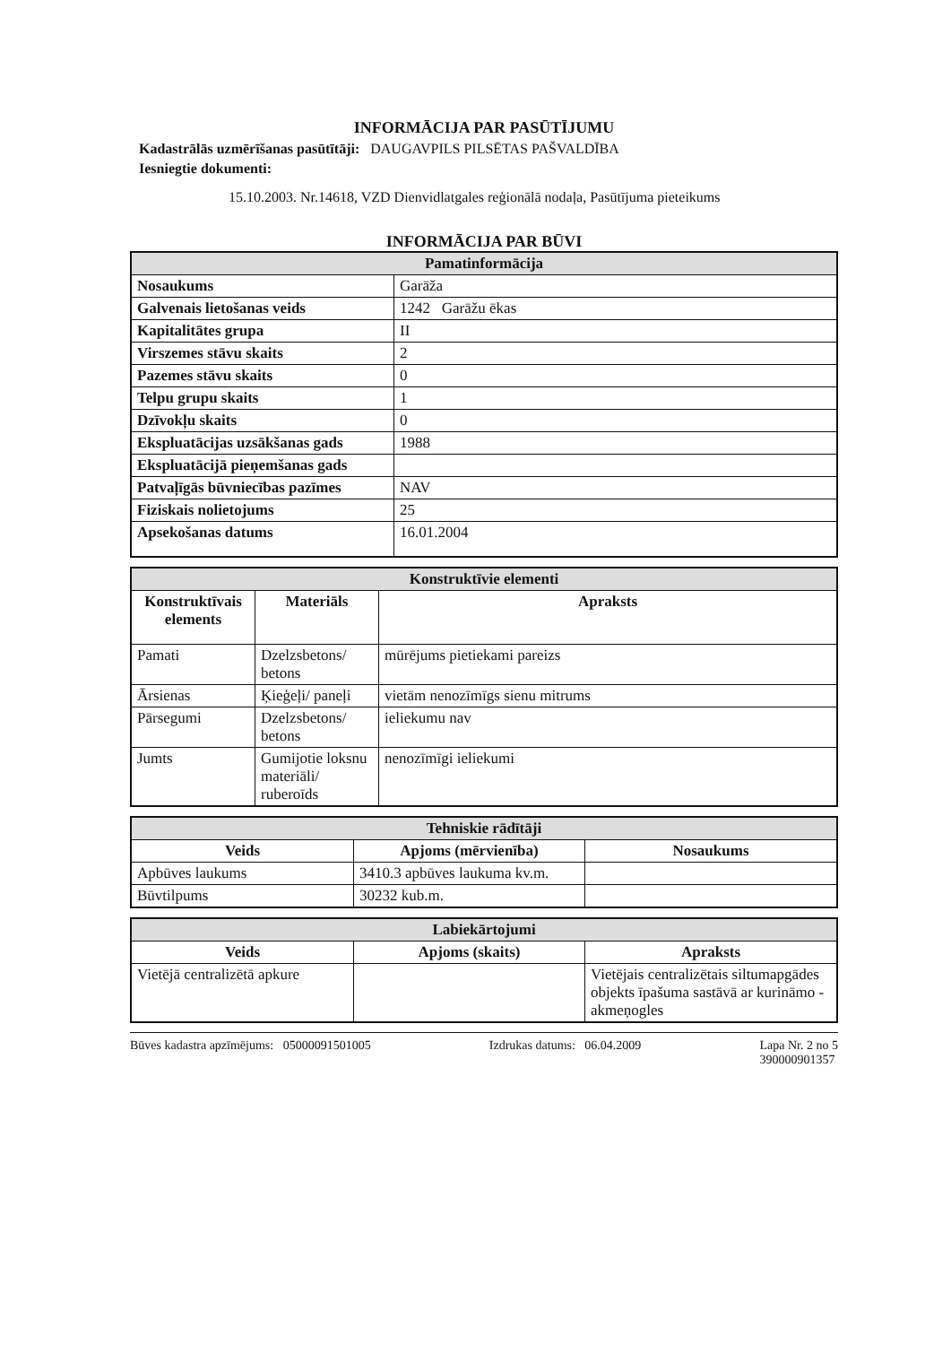INFORMĀCIJA PAR PASŪTĪJUMU
Kadastrālās uzmērīšanas pasūtītāji: DAUGAVPILS PILSĒTAS PAŠVALDĪBA
Iesniegtie dokumenti:
15.10.2003. Nr.14618, VZD Dienvidlatgales reģionālā nodaļa, Pasūtījuma pieteikums
INFORMĀCIJA PAR BŪVI
| Pamatinformācija | |
| --- | --- |
| Nosaukums | Garāža |
| Galvenais lietošanas veids | 1242 Garāžu ēkas |
| Kapitalitātes grupa | II |
| Virszemes stāvu skaits | 2 |
| Pazemes stāvu skaits | 0 |
| Telpu grupu skaits | 1 |
| Dzīvokļu skaits | 0 |
| Ekspluatācijas uzsākšanas gads | 1988 |
| Ekspluatācijā pieņemšanas gads | |
| Patvaļīgās būvniecības pazīmes | NAV |
| Fiziskais nolietojums | 25 |
| Apsekošanas datums | 16.01.2004 |
| Konstruktīvie elementi | | |
| --- | --- | --- |
| Konstruktīvais elements | Materiāls | Apraksts |
| Pamati | Dzelzsbetons/ betons | mūrējums pietiekami pareizs |
| Ārsienas | Ķieģeļi/ paneļi | vietām nenozīmīgs sienu mitrums |
| Pārsegumi | Dzelzsbetons/ betons | ieliekumu nav |
| Jumts | Gumijotie loksnu materiāli/ ruberoīds | nenozīmīgi ieliekumi |
| Tehniskie rādītāji | | |
| --- | --- | --- |
| Veids | Apjoms (mērvienība) | Nosaukums |
| Apbūves laukums | 3410.3 apbūves laukuma kv.m. | |
| Būvtilpums | 30232 kub.m. | |
| Labiekārtojumi | | |
| --- | --- | --- |
| Veids | Apjoms (skaits) | Apraksts |
| Vietējā centralizētā apkure | | Vietējais centralizētais siltumapgādes objekts īpašuma sastāvā ar kurināmo - akmeņogles |
Būves kadastra apzīmējums: 05000091501005 Izdrukas datums: 06.04.2009 Lapa Nr. 2 no 5
390000901357